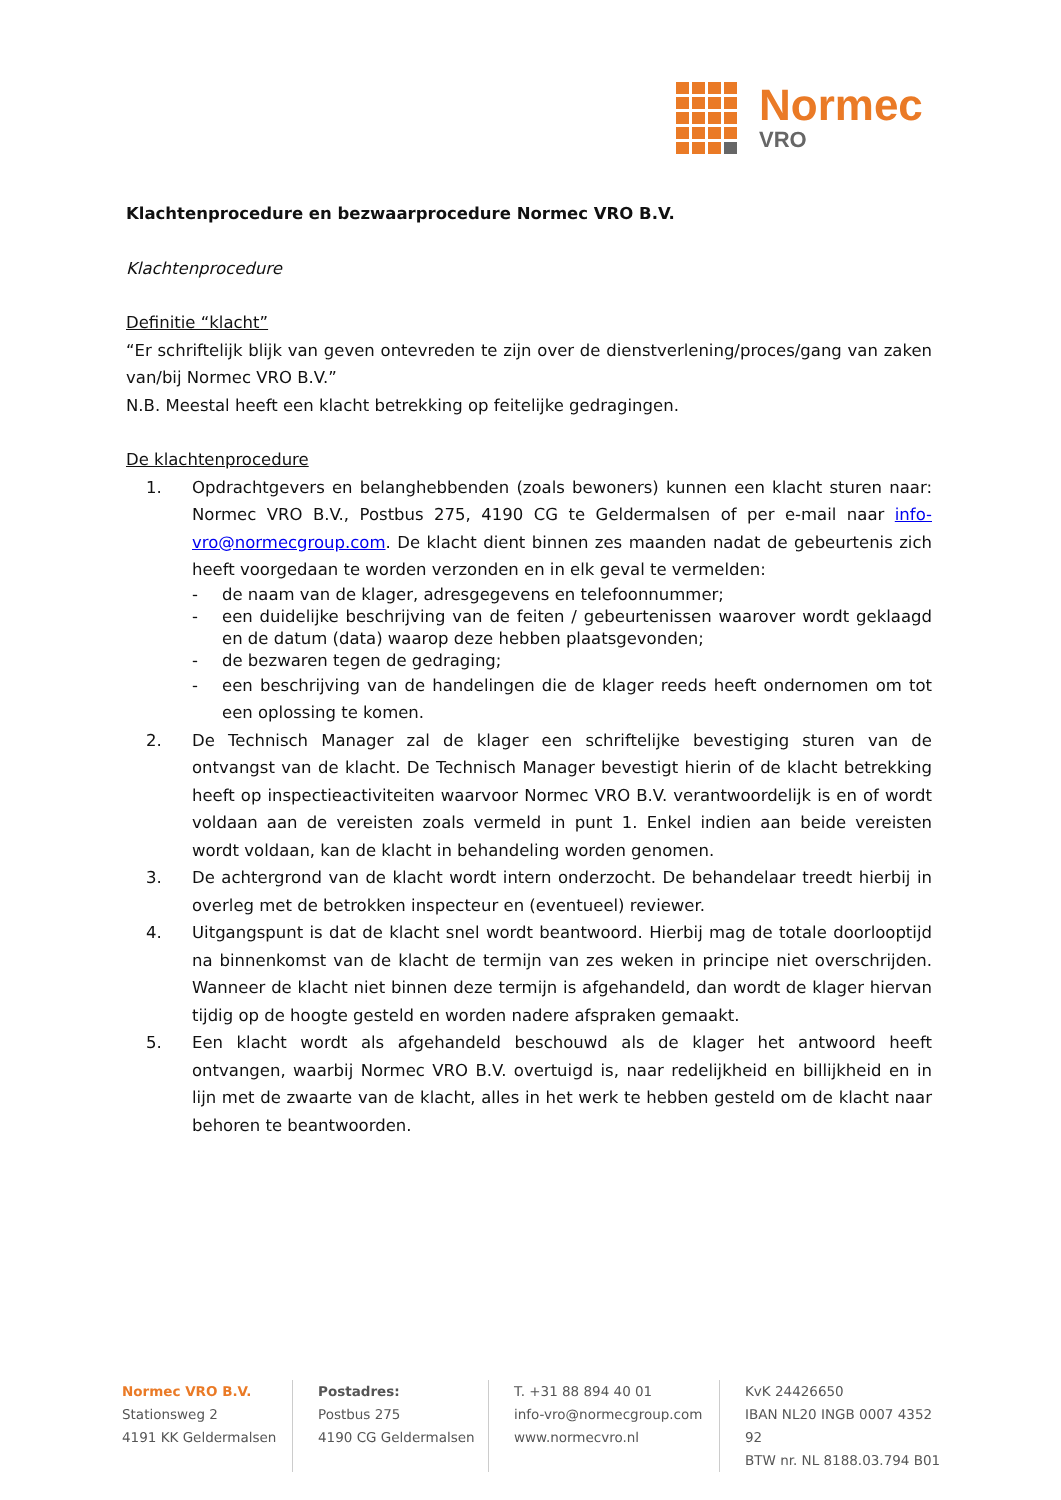Normec
VRO
Klachtenprocedure en bezwaarprocedure Normec VRO B.V.
Klachtenprocedure
Definitie “klacht”
“Er schriftelijk blijk van geven ontevreden te zijn over de dienstverlening/proces/gang van zaken van/bij Normec VRO B.V.”
N.B. Meestal heeft een klacht betrekking op feitelijke gedragingen.
De klachtenprocedure
1. Opdrachtgevers en belanghebbenden (zoals bewoners) kunnen een klacht sturen naar: Normec VRO B.V., Postbus 275, 4190 CG te Geldermalsen of per e-mail naar info-vro@normecgroup.com. De klacht dient binnen zes maanden nadat de gebeurtenis zich heeft voorgedaan te worden verzonden en in elk geval te vermelden:
- de naam van de klager, adresgegevens en telefoonnummer;
- een duidelijke beschrijving van de feiten / gebeurtenissen waarover wordt geklaagd en de datum (data) waarop deze hebben plaatsgevonden;
- de bezwaren tegen de gedraging;
- een beschrijving van de handelingen die de klager reeds heeft ondernomen om tot een oplossing te komen.
2. De Technisch Manager zal de klager een schriftelijke bevestiging sturen van de ontvangst van de klacht. De Technisch Manager bevestigt hierin of de klacht betrekking heeft op inspectieactiviteiten waarvoor Normec VRO B.V. verantwoordelijk is en of wordt voldaan aan de vereisten zoals vermeld in punt 1. Enkel indien aan beide vereisten wordt voldaan, kan de klacht in behandeling worden genomen.
3. De achtergrond van de klacht wordt intern onderzocht. De behandelaar treedt hierbij in overleg met de betrokken inspecteur en (eventueel) reviewer.
4. Uitgangspunt is dat de klacht snel wordt beantwoord. Hierbij mag de totale doorlooptijd na binnenkomst van de klacht de termijn van zes weken in principe niet overschrijden. Wanneer de klacht niet binnen deze termijn is afgehandeld, dan wordt de klager hiervan tijdig op de hoogte gesteld en worden nadere afspraken gemaakt.
5. Een klacht wordt als afgehandeld beschouwd als de klager het antwoord heeft ontvangen, waarbij Normec VRO B.V. overtuigd is, naar redelijkheid en billijkheid en in lijn met de zwaarte van de klacht, alles in het werk te hebben gesteld om de klacht naar behoren te beantwoorden.
Normec VRO B.V.
Stationsweg 2
4191 KK Geldermalsen
Postadres:
Postbus 275
4190 CG Geldermalsen
T. +31 88 894 40 01
info-vro@normecgroup.com
www.normecvro.nl
KvK 24426650
IBAN NL20 INGB 0007 4352 92
BTW nr. NL 8188.03.794 B01